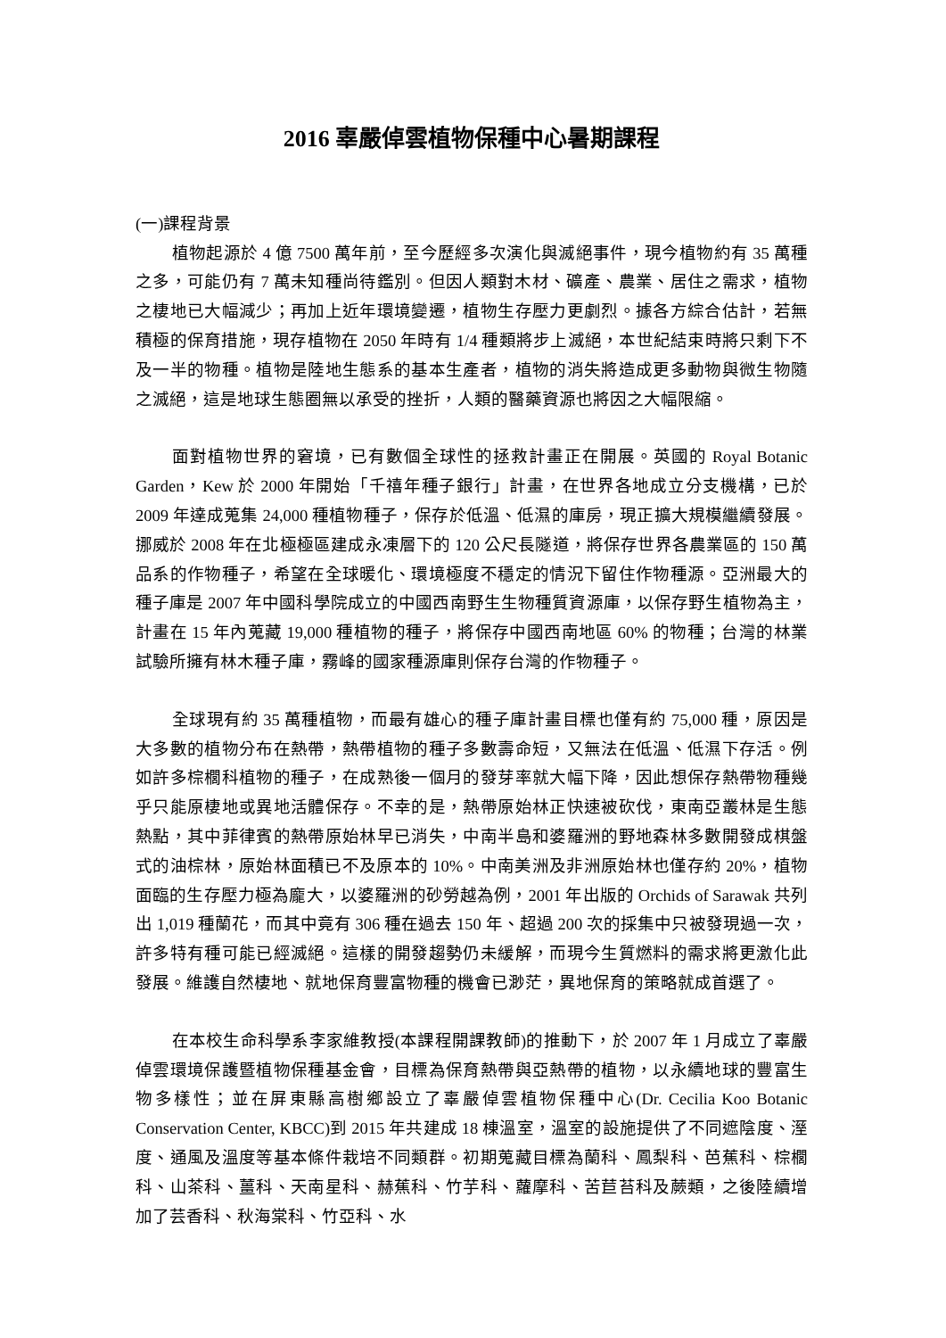2016 辜嚴倬雲植物保種中心暑期課程
(一)課程背景
植物起源於 4 億 7500 萬年前，至今歷經多次演化與滅絕事件，現今植物約有 35 萬種之多，可能仍有 7 萬未知種尚待鑑別。但因人類對木材、礦產、農業、居住之需求，植物之棲地已大幅減少；再加上近年環境變遷，植物生存壓力更劇烈。據各方綜合估計，若無積極的保育措施，現存植物在 2050 年時有 1/4 種類將步上滅絕，本世紀結束時將只剩下不及一半的物種。植物是陸地生態系的基本生產者，植物的消失將造成更多動物與微生物隨之滅絕，這是地球生態圈無以承受的挫折，人類的醫藥資源也將因之大幅限縮。
面對植物世界的窘境，已有數個全球性的拯救計畫正在開展。英國的 Royal Botanic Garden，Kew 於 2000 年開始「千禧年種子銀行」計畫，在世界各地成立分支機構，已於 2009 年達成蒐集 24,000 種植物種子，保存於低溫、低濕的庫房，現正擴大規模繼續發展。挪威於 2008 年在北極極區建成永凍層下的 120 公尺長隧道，將保存世界各農業區的 150 萬品系的作物種子，希望在全球暖化、環境極度不穩定的情況下留住作物種源。亞洲最大的種子庫是 2007 年中國科學院成立的中國西南野生生物種質資源庫，以保存野生植物為主，計畫在 15 年內蒐藏 19,000 種植物的種子，將保存中國西南地區 60% 的物種；台灣的林業試驗所擁有林木種子庫，霧峰的國家種源庫則保存台灣的作物種子。
全球現有約 35 萬種植物，而最有雄心的種子庫計畫目標也僅有約 75,000 種，原因是大多數的植物分布在熱帶，熱帶植物的種子多數壽命短，又無法在低溫、低濕下存活。例如許多棕櫚科植物的種子，在成熟後一個月的發芽率就大幅下降，因此想保存熱帶物種幾乎只能原棲地或異地活體保存。不幸的是，熱帶原始林正快速被砍伐，東南亞叢林是生態熱點，其中菲律賓的熱帶原始林早已消失，中南半島和婆羅洲的野地森林多數開發成棋盤式的油棕林，原始林面積已不及原本的 10%。中南美洲及非洲原始林也僅存約 20%，植物面臨的生存壓力極為龐大，以婆羅洲的砂勞越為例，2001 年出版的 Orchids of Sarawak 共列出 1,019 種蘭花，而其中竟有 306 種在過去 150 年、超過 200 次的採集中只被發現過一次，許多特有種可能已經滅絕。這樣的開發趨勢仍未緩解，而現今生質燃料的需求將更激化此發展。維護自然棲地、就地保育豐富物種的機會已渺茫，異地保育的策略就成首選了。
在本校生命科學系李家維教授(本課程開課教師)的推動下，於 2007 年 1 月成立了辜嚴倬雲環境保護暨植物保種基金會，目標為保育熱帶與亞熱帶的植物，以永續地球的豐富生物多樣性；並在屏東縣高樹鄉設立了辜嚴倬雲植物保種中心(Dr. Cecilia Koo Botanic Conservation Center, KBCC)到 2015 年共建成 18 棟溫室，溫室的設施提供了不同遮陰度、溼度、通風及溫度等基本條件栽培不同類群。初期蒐藏目標為蘭科、鳳梨科、芭蕉科、棕櫚科、山茶科、薑科、天南星科、赫蕉科、竹芋科、蘿摩科、苦苣苔科及蕨類，之後陸續增加了芸香科、秋海棠科、竹亞科、水